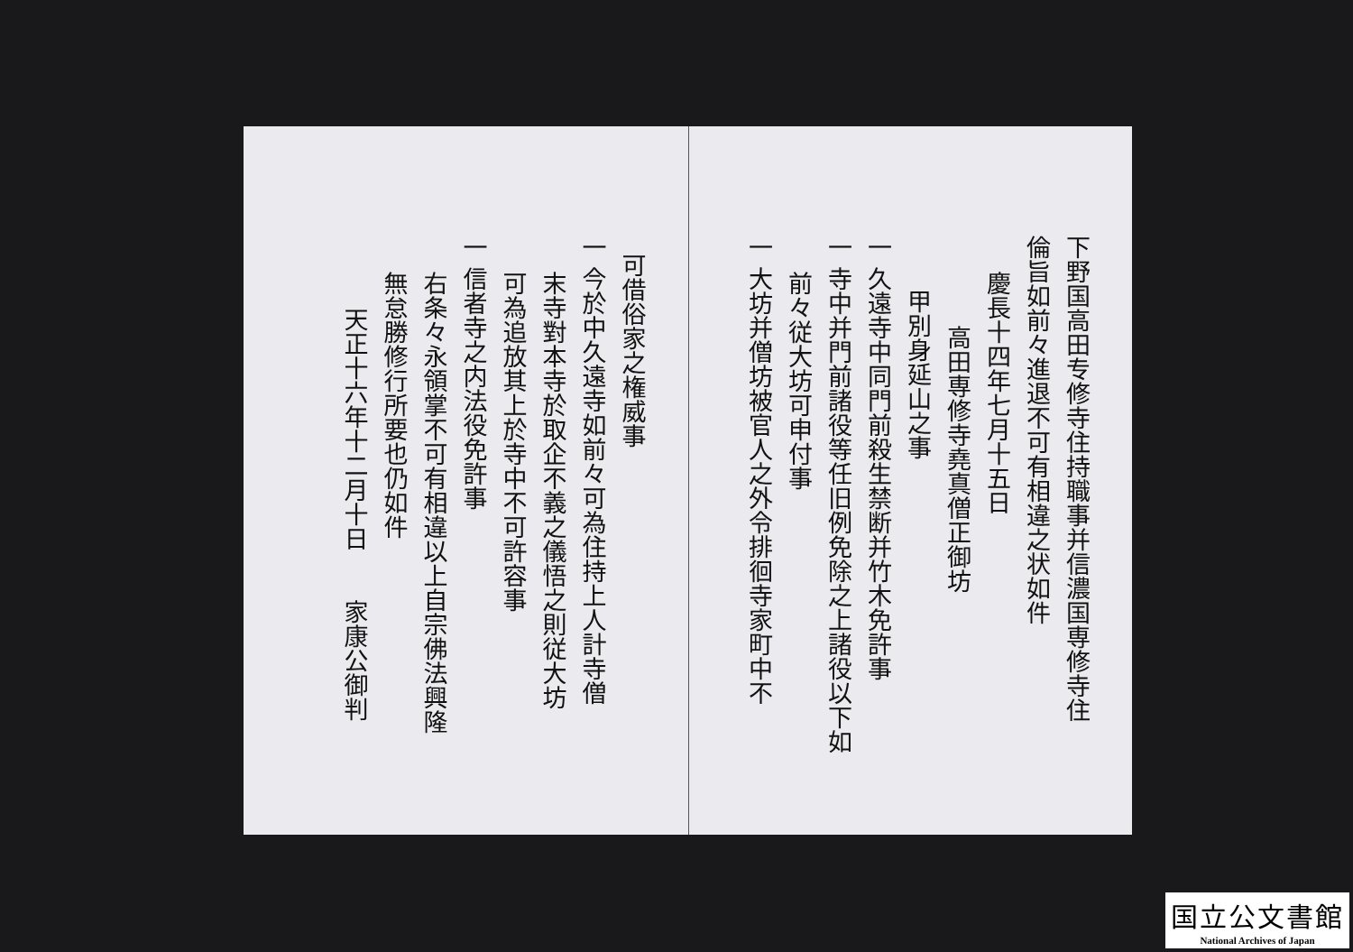下野国高田专修寺住持職事并信濃国専修寺住
倫旨如前々進退不可有相違之状如件
慶長十四年七月十五日
高田専修寺堯真僧正御坊
甲別身延山之事
一 久遠寺中同門前殺生禁断并竹木免許事
一 寺中并門前諸役等任旧例免除之上諸役以下如
前々従大坊可申付事
一 大坊并僧坊被官人之外令排徊寺家町中不
可借俗家之権威事
一 今於中久遠寺如前々可為住持上人計寺僧
末寺對本寺於取企不義之儀悟之則従大坊
可為追放其上於寺中不可許容事
一 信者寺之内法役免許事
右条々永領掌不可有相違以上自宗佛法興隆
無怠勝修行所要也仍如件
天正十六年十二月十日　　家康公御判
国立公文書館
National Archives of Japan